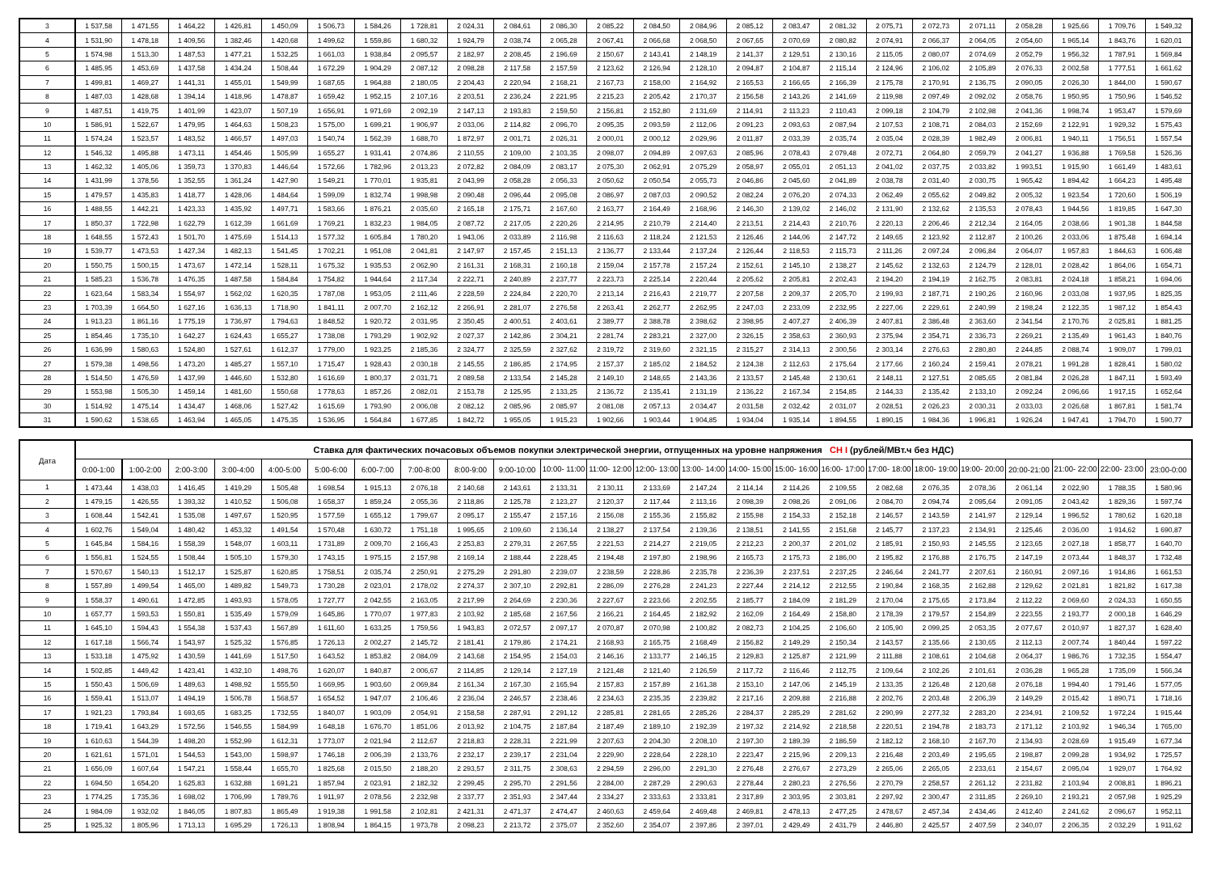| 3 | 1 537,58 | 1 471,55 | 1 464,22 | 1 426,81 | 1 450,09 | 1 506,73 | 1 584,26 | 1 728,81 | 2 024,31 | 2 084,61 | 2 086,30 | 2 085,22 | 2 084,50 | 2 084,96 | 2 085,12 | 2 083,47 | 2 081,32 | 2 075,71 | 2 072,73 | 2 071,11 | 2 058,28 | 1 925,66 | 1 709,76 | 1 549,32 |
| 4 | 1 531,90 | 1 478,18 | 1 409,56 | 1 382,46 | 1 420,68 | 1 499,62 | 1 559,86 | 1 680,32 | 1 924,79 | 2 038,74 | 2 065,28 | 2 067,41 | 2 066,68 | 2 068,50 | 2 067,65 | 2 070,69 | 2 080,82 | 2 074,91 | 2 066,37 | 2 064,05 | 2 054,60 | 1 965,14 | 1 843,76 | 1 620,01 |
| 5 | 1 574,98 | 1 513,30 | 1 487,53 | 1 477,21 | 1 532,25 | 1 661,03 | 1 938,84 | 2 095,57 | 2 182,97 | 2 208,45 | 2 196,69 | 2 150,67 | 2 143,41 | 2 148,19 | 2 141,37 | 2 129,51 | 2 130,16 | 2 115,05 | 2 080,07 | 2 074,69 | 2 052,79 | 1 956,32 | 1 787,91 | 1 569,84 |
| 6 | 1 485,95 | 1 453,69 | 1 437,58 | 1 434,24 | 1 508,44 | 1 672,29 | 1 904,29 | 2 087,12 | 2 098,28 | 2 117,58 | 2 157,59 | 2 123,62 | 2 126,94 | 2 128,10 | 2 094,87 | 2 104,87 | 2 115,14 | 2 124,96 | 2 106,02 | 2 105,89 | 2 076,33 | 2 002,58 | 1 777,51 | 1 661,62 |
| 7 | 1 499,81 | 1 469,27 | 1 441,31 | 1 455,01 | 1 549,99 | 1 687,65 | 1 964,88 | 2 180,05 | 2 204,43 | 2 220,94 | 2 168,21 | 2 167,73 | 2 158,00 | 2 164,92 | 2 165,53 | 2 166,65 | 2 166,39 | 2 175,78 | 2 170,91 | 2 136,75 | 2 090,05 | 2 026,30 | 1 844,00 | 1 590,67 |
| 8 | 1 487,03 | 1 428,68 | 1 394,14 | 1 418,96 | 1 478,87 | 1 659,42 | 1 952,15 | 2 107,16 | 2 203,51 | 2 236,24 | 2 221,95 | 2 215,23 | 2 205,42 | 2 170,37 | 2 156,58 | 2 143,26 | 2 141,69 | 2 119,98 | 2 097,49 | 2 092,02 | 2 058,76 | 1 950,95 | 1 750,96 | 1 546,52 |
| 9 | 1 487,51 | 1 419,75 | 1 401,99 | 1 423,07 | 1 507,19 | 1 656,91 | 1 971,69 | 2 092,19 | 2 147,13 | 2 193,83 | 2 159,50 | 2 156,81 | 2 152,80 | 2 131,69 | 2 114,91 | 2 113,23 | 2 110,43 | 2 099,18 | 2 104,79 | 2 102,98 | 2 041,36 | 1 998,74 | 1 953,47 | 1 579,69 |
| 10 | 1 586,91 | 1 522,67 | 1 479,95 | 1 464,63 | 1 508,23 | 1 575,00 | 1 699,21 | 1 906,97 | 2 033,06 | 2 114,82 | 2 096,70 | 2 095,35 | 2 093,59 | 2 112,06 | 2 091,23 | 2 093,63 | 2 087,94 | 2 107,53 | 2 108,71 | 2 084,03 | 2 152,69 | 2 122,91 | 1 929,32 | 1 575,43 |
| 11 | 1 574,24 | 1 523,57 | 1 483,52 | 1 466,57 | 1 497,03 | 1 540,74 | 1 562,39 | 1 688,70 | 1 872,97 | 2 001,71 | 2 026,31 | 2 000,01 | 2 000,12 | 2 029,96 | 2 011,87 | 2 033,39 | 2 035,74 | 2 035,04 | 2 028,39 | 1 982,49 | 2 006,81 | 1 940,11 | 1 756,51 | 1 557,54 |
| 12 | 1 546,32 | 1 495,88 | 1 473,11 | 1 454,46 | 1 505,99 | 1 655,27 | 1 931,41 | 2 074,86 | 2 110,55 | 2 109,00 | 2 103,35 | 2 098,07 | 2 094,89 | 2 097,63 | 2 085,96 | 2 078,43 | 2 079,48 | 2 072,71 | 2 064,80 | 2 059,79 | 2 041,27 | 1 936,88 | 1 769,58 | 1 526,36 |
| 13 | 1 462,32 | 1 405,06 | 1 359,73 | 1 370,83 | 1 446,64 | 1 572,66 | 1 782,96 | 2 013,23 | 2 072,82 | 2 084,09 | 2 083,17 | 2 075,30 | 2 062,91 | 2 075,29 | 2 058,97 | 2 055,01 | 2 051,13 | 2 041,02 | 2 037,75 | 2 033,82 | 1 993,51 | 1 915,90 | 1 661,49 | 1 483,61 |
| 14 | 1 431,99 | 1 378,56 | 1 352,55 | 1 361,24 | 1 427,90 | 1 549,21 | 1 770,01 | 1 935,81 | 2 043,99 | 2 058,28 | 2 056,33 | 2 050,62 | 2 050,54 | 2 055,73 | 2 046,86 | 2 045,60 | 2 041,89 | 2 038,78 | 2 031,40 | 2 030,75 | 1 965,42 | 1 894,42 | 1 664,23 | 1 495,48 |
| 15 | 1 479,57 | 1 435,83 | 1 418,77 | 1 428,06 | 1 484,64 | 1 599,09 | 1 832,74 | 1 998,98 | 2 090,48 | 2 096,44 | 2 095,08 | 2 086,97 | 2 087,03 | 2 090,52 | 2 082,24 | 2 076,20 | 2 074,33 | 2 062,49 | 2 055,62 | 2 049,82 | 2 005,32 | 1 923,54 | 1 720,60 | 1 506,19 |
| 16 | 1 488,55 | 1 442,21 | 1 423,33 | 1 435,92 | 1 497,71 | 1 583,66 | 1 876,21 | 2 035,60 | 2 165,18 | 2 175,71 | 2 167,60 | 2 163,77 | 2 164,49 | 2 168,96 | 2 146,30 | 2 139,02 | 2 146,02 | 2 131,90 | 2 132,62 | 2 135,53 | 2 078,43 | 1 944,56 | 1 819,85 | 1 647,30 |
| 17 | 1 850,37 | 1 722,98 | 1 622,79 | 1 612,39 | 1 661,69 | 1 769,21 | 1 832,23 | 1 984,05 | 2 087,72 | 2 217,05 | 2 220,26 | 2 214,95 | 2 210,79 | 2 214,40 | 2 213,51 | 2 214,43 | 2 210,76 | 2 220,13 | 2 206,46 | 2 212,34 | 2 164,05 | 2 038,66 | 1 901,38 | 1 844,58 |
| 18 | 1 648,55 | 1 572,43 | 1 501,70 | 1 475,69 | 1 514,13 | 1 577,32 | 1 605,84 | 1 780,20 | 1 943,06 | 2 033,89 | 2 116,98 | 2 116,63 | 2 118,24 | 2 121,53 | 2 126,46 | 2 144,06 | 2 147,72 | 2 149,65 | 2 123,92 | 2 112,87 | 2 100,26 | 2 033,06 | 1 875,48 | 1 694,14 |
| 19 | 1 539,77 | 1 473,53 | 1 427,34 | 1 482,13 | 1 541,45 | 1 702,21 | 1 951,08 | 2 041,81 | 2 147,97 | 2 157,45 | 2 151,13 | 2 136,77 | 2 133,44 | 2 137,24 | 2 126,44 | 2 118,53 | 2 115,73 | 2 111,26 | 2 097,24 | 2 096,84 | 2 064,07 | 1 957,83 | 1 844,63 | 1 606,48 |
| 20 | 1 550,75 | 1 500,15 | 1 473,67 | 1 472,14 | 1 528,11 | 1 675,32 | 1 935,53 | 2 062,90 | 2 161,31 | 2 168,31 | 2 160,18 | 2 159,04 | 2 157,78 | 2 157,24 | 2 152,61 | 2 145,10 | 2 138,27 | 2 145,62 | 2 132,63 | 2 124,79 | 2 128,01 | 2 028,42 | 1 864,06 | 1 654,71 |
| 21 | 1 585,23 | 1 536,78 | 1 476,35 | 1 487,58 | 1 584,84 | 1 754,82 | 1 944,64 | 2 117,34 | 2 222,71 | 2 240,89 | 2 237,77 | 2 223,73 | 2 225,14 | 2 220,44 | 2 205,62 | 2 205,81 | 2 202,43 | 2 194,20 | 2 194,19 | 2 162,75 | 2 083,81 | 2 024,18 | 1 858,21 | 1 694,06 |
| 22 | 1 623,64 | 1 583,34 | 1 554,97 | 1 562,02 | 1 620,35 | 1 787,08 | 1 953,05 | 2 111,46 | 2 228,59 | 2 224,84 | 2 220,70 | 2 213,14 | 2 216,43 | 2 219,77 | 2 207,58 | 2 209,37 | 2 205,70 | 2 199,93 | 2 187,71 | 2 190,26 | 2 160,96 | 2 033,08 | 1 937,95 | 1 825,35 |
| 23 | 1 703,39 | 1 664,50 | 1 627,16 | 1 636,13 | 1 718,90 | 1 841,11 | 2 007,70 | 2 162,12 | 2 266,91 | 2 281,07 | 2 276,58 | 2 263,41 | 2 262,77 | 2 262,95 | 2 247,03 | 2 233,09 | 2 232,95 | 2 227,06 | 2 229,61 | 2 240,99 | 2 198,24 | 2 122,35 | 1 987,12 | 1 854,43 |
| 24 | 1 913,23 | 1 861,16 | 1 775,19 | 1 736,97 | 1 794,63 | 1 848,52 | 1 920,72 | 2 031,95 | 2 350,45 | 2 400,51 | 2 403,61 | 2 389,77 | 2 388,78 | 2 398,62 | 2 398,95 | 2 407,27 | 2 406,39 | 2 407,81 | 2 386,48 | 2 363,60 | 2 341,54 | 2 170,76 | 2 025,81 | 1 881,25 |
| 25 | 1 854,46 | 1 735,10 | 1 642,27 | 1 624,43 | 1 655,27 | 1 738,08 | 1 793,29 | 1 902,92 | 2 027,37 | 2 142,86 | 2 304,21 | 2 281,74 | 2 283,21 | 2 327,00 | 2 326,15 | 2 358,63 | 2 360,93 | 2 375,94 | 2 354,71 | 2 336,73 | 2 269,21 | 2 135,49 | 1 961,43 | 1 840,76 |
| 26 | 1 636,99 | 1 580,63 | 1 524,80 | 1 527,61 | 1 612,37 | 1 779,00 | 1 923,25 | 2 185,36 | 2 324,77 | 2 325,59 | 2 327,62 | 2 319,72 | 2 319,60 | 2 321,15 | 2 315,27 | 2 314,13 | 2 300,56 | 2 303,14 | 2 276,63 | 2 280,80 | 2 244,85 | 2 088,74 | 1 909,07 | 1 799,01 |
| 27 | 1 579,38 | 1 498,56 | 1 473,20 | 1 485,27 | 1 557,10 | 1 715,47 | 1 928,43 | 2 030,18 | 2 145,55 | 2 186,85 | 2 174,95 | 2 157,37 | 2 185,02 | 2 184,52 | 2 124,38 | 2 112,63 | 2 175,64 | 2 177,66 | 2 160,24 | 2 159,41 | 2 078,21 | 1 991,28 | 1 828,41 | 1 580,02 |
| 28 | 1 514,50 | 1 476,59 | 1 437,99 | 1 446,60 | 1 532,80 | 1 616,69 | 1 800,37 | 2 031,71 | 2 089,58 | 2 133,54 | 2 145,28 | 2 149,10 | 2 148,65 | 2 143,36 | 2 133,57 | 2 145,48 | 2 130,61 | 2 148,11 | 2 127,51 | 2 085,65 | 2 081,84 | 2 026,28 | 1 847,11 | 1 593,49 |
| 29 | 1 553,98 | 1 505,30 | 1 459,14 | 1 481,60 | 1 550,68 | 1 778,63 | 1 857,26 | 2 082,01 | 2 153,78 | 2 125,95 | 2 133,25 | 2 136,72 | 2 135,41 | 2 131,19 | 2 136,22 | 2 167,34 | 2 154,85 | 2 144,33 | 2 135,42 | 2 133,10 | 2 092,24 | 2 096,66 | 1 917,15 | 1 652,64 |
| 30 | 1 514,92 | 1 475,14 | 1 434,47 | 1 468,06 | 1 527,42 | 1 615,69 | 1 793,90 | 2 006,08 | 2 082,12 | 2 085,96 | 2 085,97 | 2 081,08 | 2 057,13 | 2 034,47 | 2 031,58 | 2 032,42 | 2 031,07 | 2 028,51 | 2 026,23 | 2 030,31 | 2 033,03 | 2 026,68 | 1 867,81 | 1 581,74 |
| 31 | 1 590,62 | 1 538,65 | 1 463,94 | 1 465,05 | 1 475,35 | 1 536,95 | 1 564,84 | 1 677,85 | 1 842,72 | 1 955,05 | 1 915,23 | 1 902,66 | 1 903,44 | 1 904,85 | 1 934,04 | 1 935,14 | 1 894,55 | 1 890,15 | 1 984,36 | 1 996,81 | 1 926,24 | 1 947,41 | 1 794,70 | 1 590,77 |
| Дата | Ставка для фактических почасовых объемов покупки электрической энергии, отпущенных на уровне напряжения СН I (рублей/МВт.ч без НДС) | | | | | | | | | | | | | | | | | | | | | | | |
| --- | --- | --- | --- | --- | --- | --- | --- | --- | --- | --- | --- | --- | --- | --- | --- | --- | --- | --- | --- | --- | --- | --- | --- | --- |
| | 0:00-1:00 | 1:00-2:00 | 2:00-3:00 | 3:00-4:00 | 4:00-5:00 | 5:00-6:00 | 6:00-7:00 | 7:00-8:00 | 8:00-9:00 | 9:00-10:00 | 10:00- 11:00 | 11:00- 12:00 | 12:00- 13:00 | 13:00- 14:00 | 14:00- 15:00 | 15:00- 16:00 | 16:00- 17:00 | 17:00- 18:00 | 18:00- 19:00 | 19:00- 20:00 | 20:00-21:00 | 21:00- 22:00 | 22:00- 23:00 | 23:00-0:00 |
| 1 | 1 473,44 | 1 438,03 | 1 416,45 | 1 419,29 | 1 505,48 | 1 698,54 | 1 915,13 | 2 076,18 | 2 140,68 | 2 143,61 | 2 133,31 | 2 130,11 | 2 133,69 | 2 147,24 | 2 114,14 | 2 114,26 | 2 109,55 | 2 082,68 | 2 076,35 | 2 078,36 | 2 061,14 | 2 022,90 | 1 788,35 | 1 580,96 |
| 2 | 1 479,15 | 1 426,55 | 1 393,32 | 1 410,52 | 1 506,08 | 1 658,37 | 1 859,24 | 2 055,36 | 2 118,86 | 2 125,78 | 2 123,27 | 2 120,37 | 2 117,44 | 2 113,16 | 2 098,39 | 2 098,26 | 2 091,06 | 2 084,70 | 2 094,74 | 2 095,64 | 2 091,05 | 2 043,42 | 1 829,36 | 1 597,74 |
| 3 | 1 608,44 | 1 542,41 | 1 535,08 | 1 497,67 | 1 520,95 | 1 577,59 | 1 655,12 | 1 799,67 | 2 095,17 | 2 155,47 | 2 157,16 | 2 156,08 | 2 155,36 | 2 155,82 | 2 155,98 | 2 154,33 | 2 152,18 | 2 146,57 | 2 143,59 | 2 141,97 | 2 129,14 | 1 996,52 | 1 780,62 | 1 620,18 |
| 4 | 1 602,76 | 1 549,04 | 1 480,42 | 1 453,32 | 1 491,54 | 1 570,48 | 1 630,72 | 1 751,18 | 1 995,65 | 2 109,60 | 2 136,14 | 2 138,27 | 2 137,54 | 2 139,36 | 2 138,51 | 2 141,55 | 2 151,68 | 2 145,77 | 2 137,23 | 2 134,91 | 2 125,46 | 2 036,00 | 1 914,62 | 1 690,87 |
| 5 | 1 645,84 | 1 584,16 | 1 558,39 | 1 548,07 | 1 603,11 | 1 731,89 | 2 009,70 | 2 166,43 | 2 253,83 | 2 279,31 | 2 267,55 | 2 221,53 | 2 214,27 | 2 219,05 | 2 212,23 | 2 200,37 | 2 201,02 | 2 185,91 | 2 150,93 | 2 145,55 | 2 123,65 | 2 027,18 | 1 858,77 | 1 640,70 |
| 6 | 1 556,81 | 1 524,55 | 1 508,44 | 1 505,10 | 1 579,30 | 1 743,15 | 1 975,15 | 2 157,98 | 2 169,14 | 2 188,44 | 2 228,45 | 2 194,48 | 2 197,80 | 2 198,96 | 2 165,73 | 2 175,73 | 2 186,00 | 2 195,82 | 2 176,88 | 2 176,75 | 2 147,19 | 2 073,44 | 1 848,37 | 1 732,48 |
| 7 | 1 570,67 | 1 540,13 | 1 512,17 | 1 525,87 | 1 620,85 | 1 758,51 | 2 035,74 | 2 250,91 | 2 275,29 | 2 291,80 | 2 239,07 | 2 238,59 | 2 228,86 | 2 235,78 | 2 236,39 | 2 237,51 | 2 237,25 | 2 246,64 | 2 241,77 | 2 207,61 | 2 160,91 | 2 097,16 | 1 914,86 | 1 661,53 |
| 8 | 1 557,89 | 1 499,54 | 1 465,00 | 1 489,82 | 1 549,73 | 1 730,28 | 2 023,01 | 2 178,02 | 2 274,37 | 2 307,10 | 2 292,81 | 2 286,09 | 2 276,28 | 2 241,23 | 2 227,44 | 2 214,12 | 2 212,55 | 2 190,84 | 2 168,35 | 2 162,88 | 2 129,62 | 2 021,81 | 1 821,82 | 1 617,38 |
| 9 | 1 558,37 | 1 490,61 | 1 472,85 | 1 493,93 | 1 578,05 | 1 727,77 | 2 042,55 | 2 163,05 | 2 217,99 | 2 264,69 | 2 230,36 | 2 227,67 | 2 223,66 | 2 202,55 | 2 185,77 | 2 184,09 | 2 181,29 | 2 170,04 | 2 175,65 | 2 173,84 | 2 112,22 | 2 069,60 | 2 024,33 | 1 650,55 |
| 10 | 1 657,77 | 1 593,53 | 1 550,81 | 1 535,49 | 1 579,09 | 1 645,86 | 1 770,07 | 1 977,83 | 2 103,92 | 2 185,68 | 2 167,56 | 2 166,21 | 2 164,45 | 2 182,92 | 2 162,09 | 2 164,49 | 2 158,80 | 2 178,39 | 2 179,57 | 2 154,89 | 2 223,55 | 2 193,77 | 2 000,18 | 1 646,29 |
| 11 | 1 645,10 | 1 594,43 | 1 554,38 | 1 537,43 | 1 567,89 | 1 611,60 | 1 633,25 | 1 759,56 | 1 943,83 | 2 072,57 | 2 097,17 | 2 070,87 | 2 070,98 | 2 100,82 | 2 082,73 | 2 104,25 | 2 106,60 | 2 105,90 | 2 099,25 | 2 053,35 | 2 077,67 | 2 010,97 | 1 827,37 | 1 628,40 |
| 12 | 1 617,18 | 1 566,74 | 1 543,97 | 1 525,32 | 1 576,85 | 1 726,13 | 2 002,27 | 2 145,72 | 2 181,41 | 2 179,86 | 2 174,21 | 2 168,93 | 2 165,75 | 2 168,49 | 2 156,82 | 2 149,29 | 2 150,34 | 2 143,57 | 2 135,66 | 2 130,65 | 2 112,13 | 2 007,74 | 1 840,44 | 1 597,22 |
| 13 | 1 533,18 | 1 475,92 | 1 430,59 | 1 441,69 | 1 517,50 | 1 643,52 | 1 853,82 | 2 084,09 | 2 143,68 | 2 154,95 | 2 154,03 | 2 146,16 | 2 133,77 | 2 146,15 | 2 129,83 | 2 125,87 | 2 121,99 | 2 111,88 | 2 108,61 | 2 104,68 | 2 064,37 | 1 986,76 | 1 732,35 | 1 554,47 |
| 14 | 1 502,85 | 1 449,42 | 1 423,41 | 1 432,10 | 1 498,76 | 1 620,07 | 1 840,87 | 2 006,67 | 2 114,85 | 2 129,14 | 2 127,19 | 2 121,48 | 2 121,40 | 2 126,59 | 2 117,72 | 2 116,46 | 2 112,75 | 2 109,64 | 2 102,26 | 2 101,61 | 2 036,28 | 1 965,28 | 1 735,09 | 1 566,34 |
| 15 | 1 550,43 | 1 506,69 | 1 489,63 | 1 498,92 | 1 555,50 | 1 669,95 | 1 903,60 | 2 069,84 | 2 161,34 | 2 167,30 | 2 165,94 | 2 157,83 | 2 157,89 | 2 161,38 | 2 153,10 | 2 147,06 | 2 145,19 | 2 133,35 | 2 126,48 | 2 120,68 | 2 076,18 | 1 994,40 | 1 791,46 | 1 577,05 |
| 16 | 1 559,41 | 1 513,07 | 1 494,19 | 1 506,78 | 1 568,57 | 1 654,52 | 1 947,07 | 2 106,46 | 2 236,04 | 2 246,57 | 2 238,46 | 2 234,63 | 2 235,35 | 2 239,82 | 2 217,16 | 2 209,88 | 2 216,88 | 2 202,76 | 2 203,48 | 2 206,39 | 2 149,29 | 2 015,42 | 1 890,71 | 1 718,16 |
| 17 | 1 921,23 | 1 793,84 | 1 693,65 | 1 683,25 | 1 732,55 | 1 840,07 | 1 903,09 | 2 054,91 | 2 158,58 | 2 287,91 | 2 291,12 | 2 285,81 | 2 281,65 | 2 285,26 | 2 284,37 | 2 285,29 | 2 281,62 | 2 290,99 | 2 277,32 | 2 283,20 | 2 234,91 | 2 109,52 | 1 972,24 | 1 915,44 |
| 18 | 1 719,41 | 1 643,29 | 1 572,56 | 1 546,55 | 1 584,99 | 1 648,18 | 1 676,70 | 1 851,06 | 2 013,92 | 2 104,75 | 2 187,84 | 2 187,49 | 2 189,10 | 2 192,39 | 2 197,32 | 2 214,92 | 2 218,58 | 2 220,51 | 2 194,78 | 2 183,73 | 2 171,12 | 2 103,92 | 1 946,34 | 1 765,00 |
| 19 | 1 610,63 | 1 544,39 | 1 498,20 | 1 552,99 | 1 612,31 | 1 773,07 | 2 021,94 | 2 112,67 | 2 218,83 | 2 228,31 | 2 221,99 | 2 207,63 | 2 204,30 | 2 208,10 | 2 197,30 | 2 189,39 | 2 186,59 | 2 182,12 | 2 168,10 | 2 167,70 | 2 134,93 | 2 028,69 | 1 915,49 | 1 677,34 |
| 20 | 1 621,61 | 1 571,01 | 1 544,53 | 1 543,00 | 1 598,97 | 1 746,18 | 2 006,39 | 2 133,76 | 2 232,17 | 2 239,17 | 2 231,04 | 2 229,90 | 2 228,64 | 2 228,10 | 2 223,47 | 2 215,96 | 2 209,13 | 2 216,48 | 2 203,49 | 2 195,65 | 2 198,87 | 2 099,28 | 1 934,92 | 1 725,57 |
| 21 | 1 656,09 | 1 607,64 | 1 547,21 | 1 558,44 | 1 655,70 | 1 825,68 | 2 015,50 | 2 188,20 | 2 293,57 | 2 311,75 | 2 308,63 | 2 294,59 | 2 296,00 | 2 291,30 | 2 276,48 | 2 276,67 | 2 273,29 | 2 265,06 | 2 265,05 | 2 233,61 | 2 154,67 | 2 095,04 | 1 929,07 | 1 764,92 |
| 22 | 1 694,50 | 1 654,20 | 1 625,83 | 1 632,88 | 1 691,21 | 1 857,94 | 2 023,91 | 2 182,32 | 2 299,45 | 2 295,70 | 2 291,56 | 2 284,00 | 2 287,29 | 2 290,63 | 2 278,44 | 2 280,23 | 2 276,56 | 2 270,79 | 2 258,57 | 2 261,12 | 2 231,82 | 2 103,94 | 2 008,81 | 1 896,21 |
| 23 | 1 774,25 | 1 735,36 | 1 698,02 | 1 706,99 | 1 789,76 | 1 911,97 | 2 078,56 | 2 232,98 | 2 337,77 | 2 351,93 | 2 347,44 | 2 334,27 | 2 333,63 | 2 333,81 | 2 317,89 | 2 303,95 | 2 303,81 | 2 297,92 | 2 300,47 | 2 311,85 | 2 269,10 | 2 193,21 | 2 057,98 | 1 925,29 |
| 24 | 1 984,09 | 1 932,02 | 1 846,05 | 1 807,83 | 1 865,49 | 1 919,38 | 1 991,58 | 2 102,81 | 2 421,31 | 2 471,37 | 2 474,47 | 2 460,63 | 2 459,64 | 2 469,48 | 2 469,81 | 2 478,13 | 2 477,25 | 2 478,67 | 2 457,34 | 2 434,46 | 2 412,40 | 2 241,62 | 2 096,67 | 1 952,11 |
| 25 | 1 925,32 | 1 805,96 | 1 713,13 | 1 695,29 | 1 726,13 | 1 808,94 | 1 864,15 | 1 973,78 | 2 098,23 | 2 213,72 | 2 375,07 | 2 352,60 | 2 354,07 | 2 397,86 | 2 397,01 | 2 429,49 | 2 431,79 | 2 446,80 | 2 425,57 | 2 407,59 | 2 340,07 | 2 206,35 | 2 032,29 | 1 911,62 |